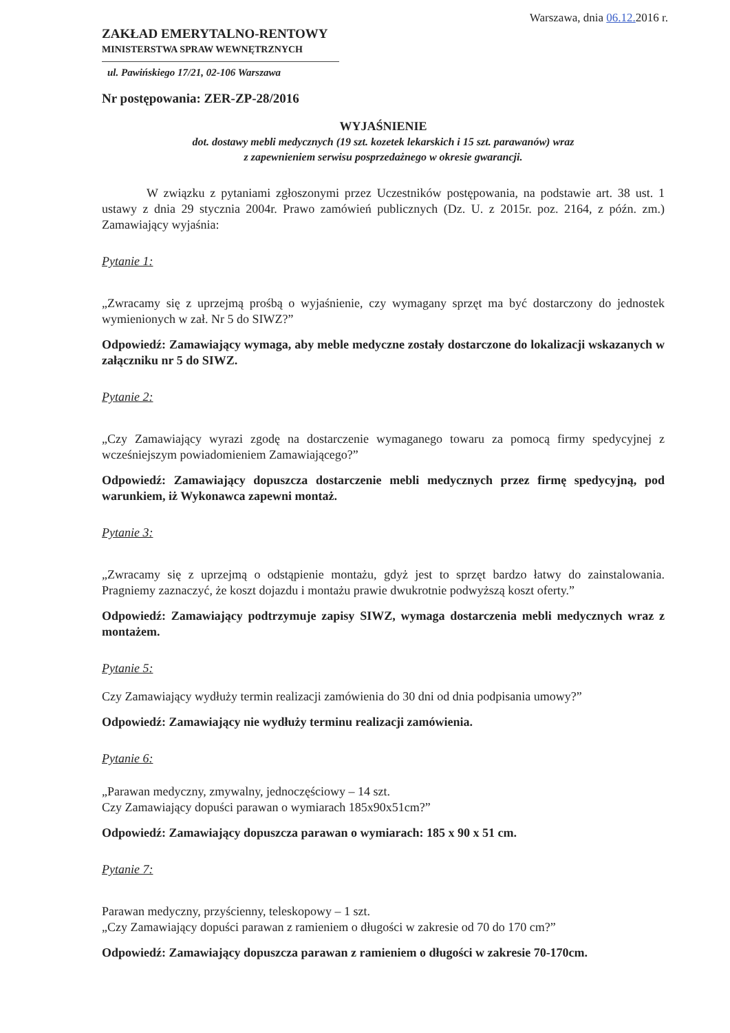Warszawa, dnia 06.12. 2016 r.
ZAKŁAD EMERYTALNO-RENTOWY
MINISTERSTWA SPRAW WEWNĘTRZNYCH
ul. Pawińskiego 17/21, 02-106 Warszawa
Nr postępowania: ZER-ZP-28/2016
WYJAŚNIENIE
dot. dostawy mebli medycznych (19 szt. kozetek lekarskich i 15 szt. parawanów) wraz
z zapewnieniem serwisu posprzedażnego w okresie gwarancji.
W związku z pytaniami zgłoszonymi przez Uczestników postępowania, na podstawie art. 38 ust. 1 ustawy z dnia 29 stycznia 2004r. Prawo zamówień publicznych (Dz. U. z 2015r. poz. 2164, z późn. zm.) Zamawiający wyjaśnia:
Pytanie 1:
„Zwracamy się z uprzejmą prośbą o wyjaśnienie, czy wymagany sprzęt ma być dostarczony do jednostek wymienionych w zał. Nr 5 do SIWZ?”
Odpowiedź: Zamawiający wymaga, aby meble medyczne zostały dostarczone do lokalizacji wskazanych w załączniku nr 5 do SIWZ.
Pytanie 2:
„Czy Zamawiający wyrazi zgodę na dostarczenie wymaganego towaru za pomocą firmy spedycyjnej z wcześniejszym powiadomieniem Zamawiającego?”
Odpowiedź: Zamawiający dopuszcza dostarczenie mebli medycznych przez firmę spedycyjną, pod warunkiem, iż Wykonawca zapewni montaż.
Pytanie 3:
„Zwracamy się z uprzejmą o odstąpienie montażu, gdyż jest to sprzęt bardzo łatwy do zainstalowania. Pragniemy zaznaczyć, że koszt dojazdu i montażu prawie dwukrotnie podwyższą koszt oferty.”
Odpowiedź: Zamawiający podtrzymuje zapisy SIWZ, wymaga dostarczenia mebli medycznych wraz z montażem.
Pytanie 5:
Czy Zamawiający wydłuży termin realizacji zamówienia do 30 dni od dnia podpisania umowy?”
Odpowiedź: Zamawiający nie wydłuży terminu realizacji zamówienia.
Pytanie 6:
„Parawan medyczny, zmywalny, jednoczęściowy – 14 szt.
Czy Zamawiający dopuści parawan o wymiarach 185x90x51cm?”
Odpowiedź: Zamawiający dopuszcza parawan o wymiarach: 185 x 90 x 51 cm.
Pytanie 7:
Parawan medyczny, przyścienny, teleskopowy – 1 szt.
„Czy Zamawiający dopuści parawan z ramieniem o długości w zakresie od 70 do 170 cm?”
Odpowiedź: Zamawiający dopuszcza parawan z ramieniem o długości w zakresie 70-170cm.